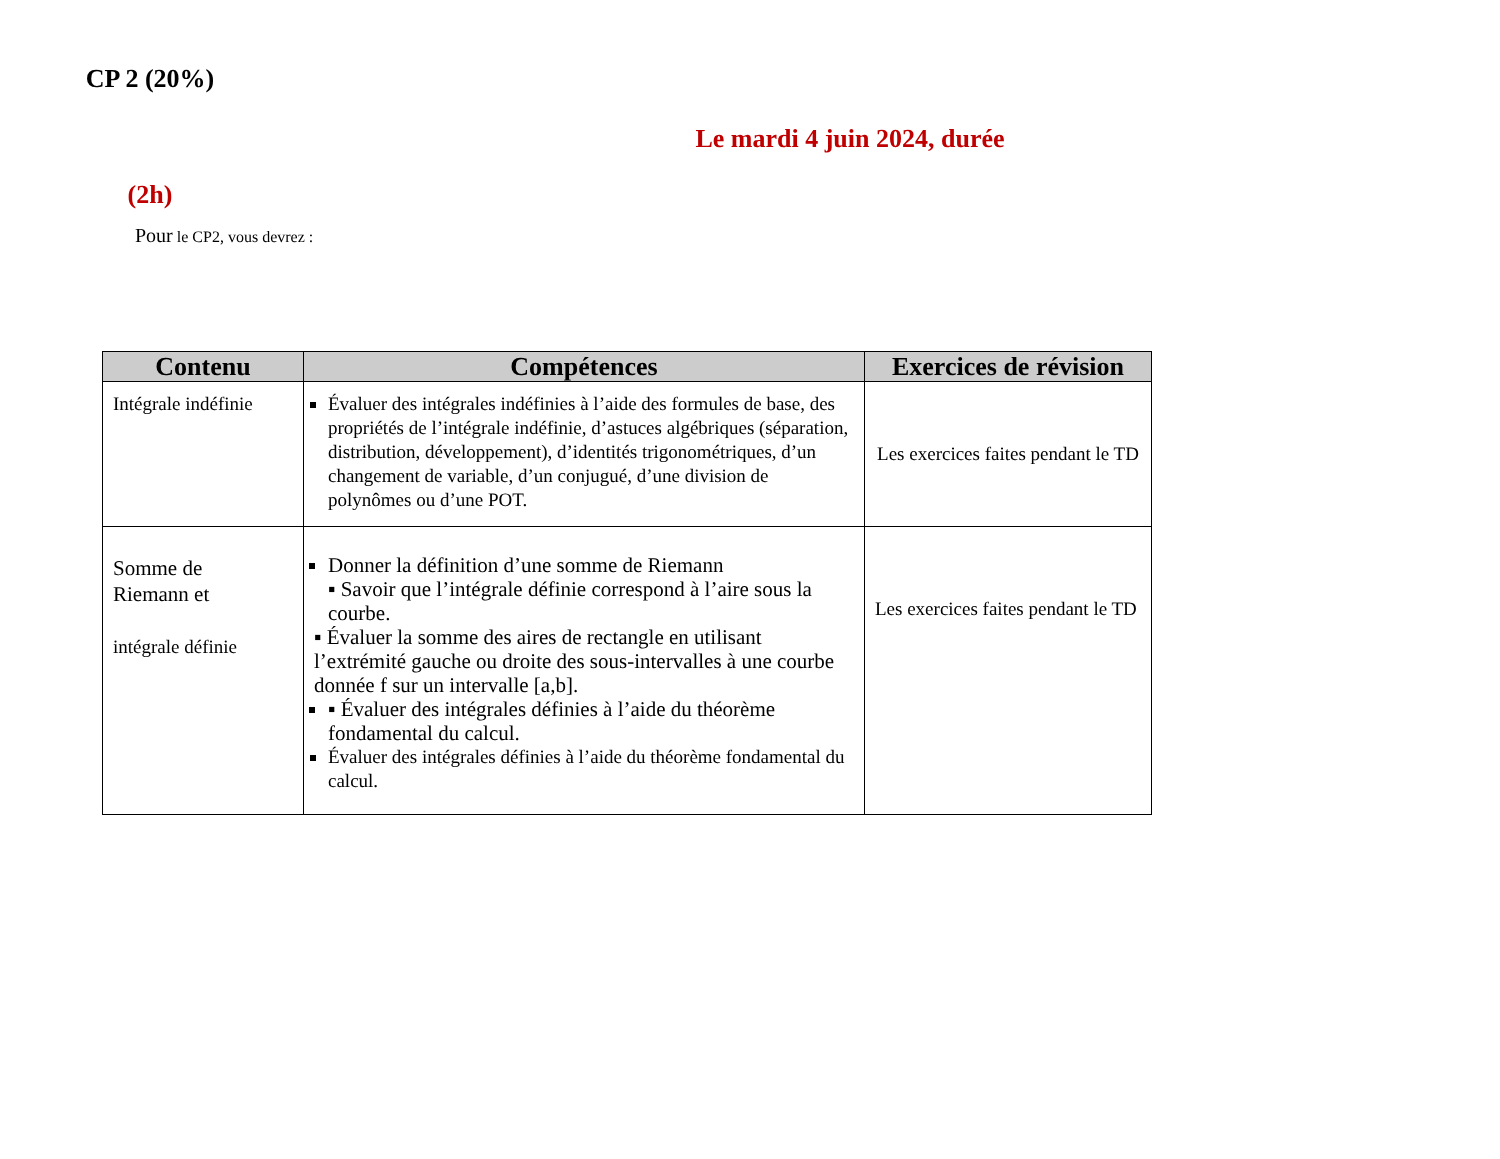CP 2 (20%)
Le mardi 4 juin 2024, durée
(2h)
Pour le CP2, vous devrez :
| Contenu | Compétences | Exercices de révision |
| --- | --- | --- |
| Intégrale indéfinie | Évaluer des intégrales indéfinies à l’aide des formules de base, des propriétés de l’intégrale indéfinie, d’astuces algébriques (séparation, distribution, développement), d’identités trigonométriques, d’un changement de variable, d’un conjugué, d’une division de polynômes ou d’une POT. | Les exercices faites pendant le TD |
| Somme de Riemann et intégrale définie | Donner la définition d’une somme de Riemann ▪ Savoir que l’intégrale définie correspond à l’aire sous la courbe. ▪ Évaluer la somme des aires de rectangle en utilisant l’extrémité gauche ou droite des sous-intervalles à une courbe donnée f sur un intervalle [a,b]. ▪ Évaluer des intégrales définies à l’aide du théorème fondamental du calcul. Évaluer des intégrales définies à l’aide du théorème fondamental du calcul. | Les exercices faites pendant le TD |